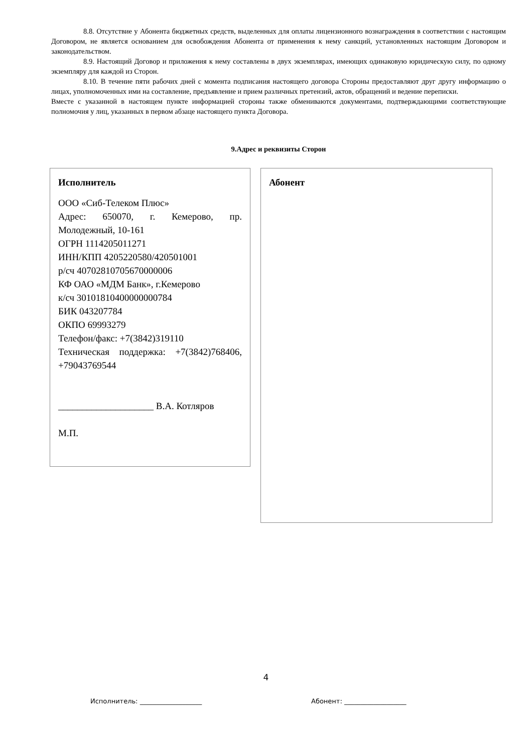8.8. Отсутствие у Абонента бюджетных средств, выделенных для оплаты лицензионного вознаграждения в соответствии с настоящим Договором, не является основанием для освобождения Абонента от применения к нему санкций, установленных настоящим Договором и законодательством.
8.9. Настоящий Договор и приложения к нему составлены в двух экземплярах, имеющих одинаковую юридическую силу, по одному экземпляру для каждой из Сторон.
8.10. В течение пяти рабочих дней с момента подписания настоящего договора Стороны предоставляют друг другу информацию о лицах, уполномоченных ими на составление, предъявление и прием различных претензий, актов, обращений и ведение переписки.
Вместе с указанной в настоящем пункте информацией стороны также обмениваются документами, подтверждающими соответствующие полномочия у лиц, указанных в первом абзаце настоящего пункта Договора.
9.Адрес и реквизиты Сторон
Исполнитель
ООО «Сиб-Телеком Плюс»
Адрес: 650070, г. Кемерово, пр. Молодежный, 10-161
ОГРН 1114205011271
ИНН/КПП 4205220580/420501001
р/сч 40702810705670000006
КФ ОАО «МДМ Банк», г.Кемерово
к/сч 30101810400000000784
БИК 043207784
ОКПО 69993279
Телефон/факс: +7(3842)319110
Техническая поддержка: +7(3842)768406, +79043769544
____________________ В.А. Котляров
М.П.
Абонент
4
Исполнитель: ___________________ Абонент: ___________________